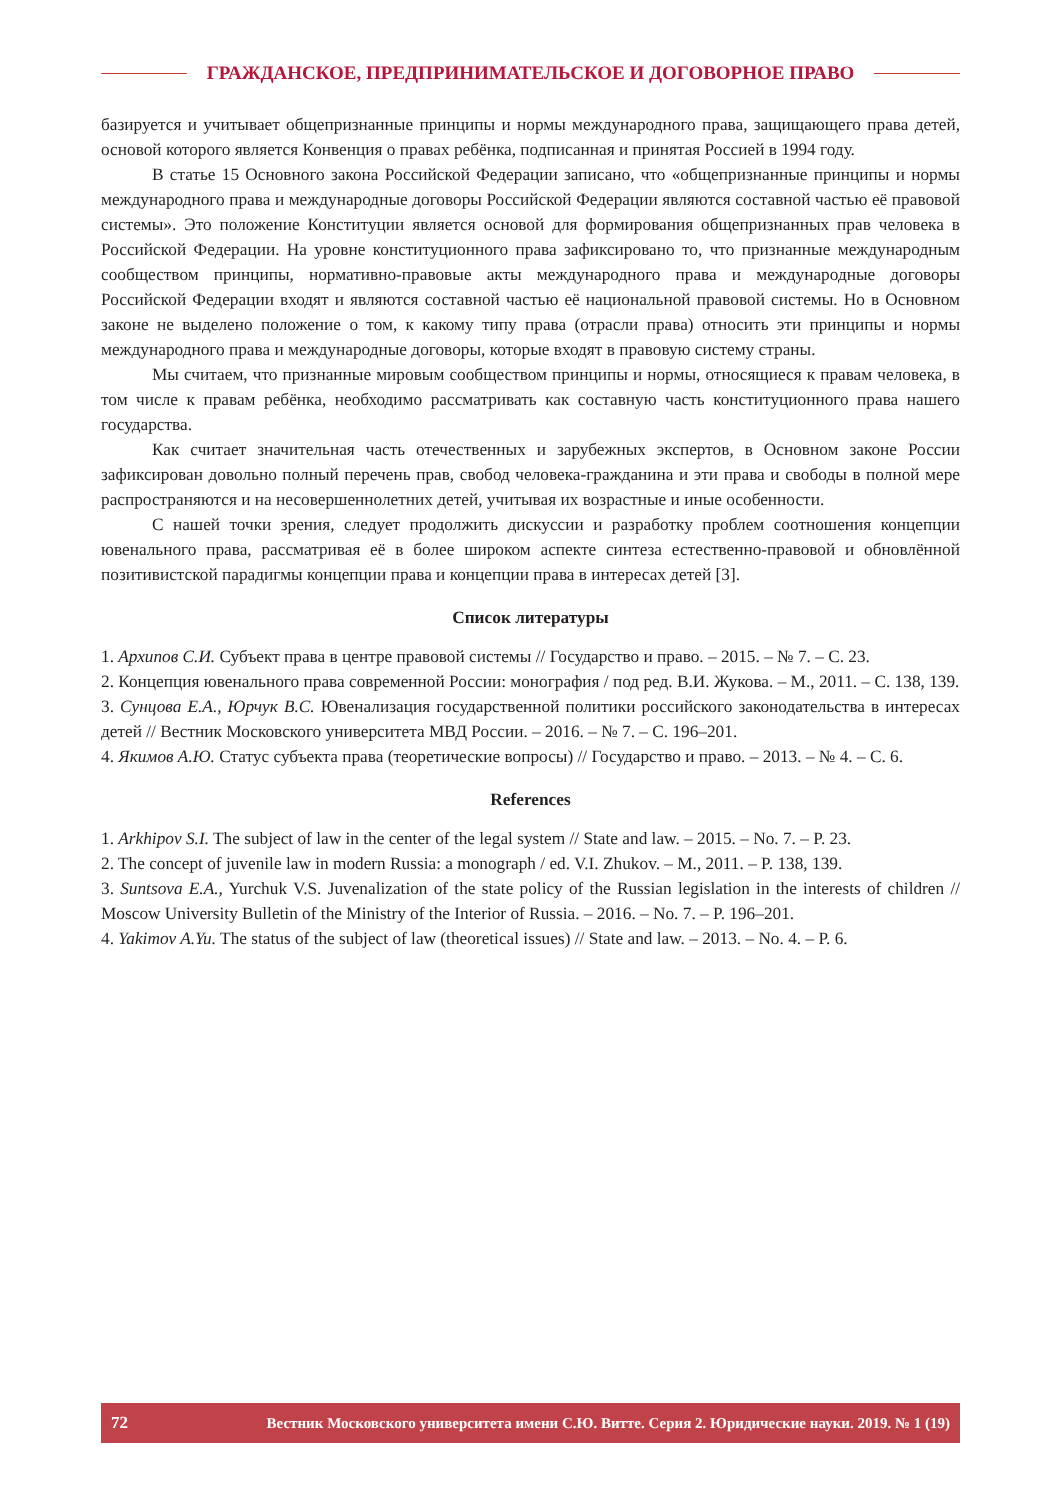ГРАЖДАНСКОЕ, ПРЕДПРИНИМАТЕЛЬСКОЕ И ДОГОВОРНОЕ ПРАВО
базируется и учитывает общепризнанные принципы и нормы международного права, защищающего права детей, основой которого является Конвенция о правах ребёнка, подписанная и принятая Россией в 1994 году.
В статье 15 Основного закона Российской Федерации записано, что «общепризнанные принципы и нормы международного права и международные договоры Российской Федерации являются составной частью её правовой системы». Это положение Конституции является основой для формирования общепризнанных прав человека в Российской Федерации. На уровне конституционного права зафиксировано то, что признанные международным сообществом принципы, нормативно-правовые акты международного права и международные договоры Российской Федерации входят и являются составной частью её национальной правовой системы. Но в Основном законе не выделено положение о том, к какому типу права (отрасли права) относить эти принципы и нормы международного права и международные договоры, которые входят в правовую систему страны.
Мы считаем, что признанные мировым сообществом принципы и нормы, относящиеся к правам человека, в том числе к правам ребёнка, необходимо рассматривать как составную часть конституционного права нашего государства.
Как считает значительная часть отечественных и зарубежных экспертов, в Основном законе России зафиксирован довольно полный перечень прав, свобод человека-гражданина и эти права и свободы в полной мере распространяются и на несовершеннолетних детей, учитывая их возрастные и иные особенности.
С нашей точки зрения, следует продолжить дискуссии и разработку проблем соотношения концепции ювенального права, рассматривая её в более широком аспекте синтеза естественно-правовой и обновлённой позитивистской парадигмы концепции права и концепции права в интересах детей [3].
Список литературы
1. Архипов С.И. Субъект права в центре правовой системы // Государство и право. – 2015. – № 7. – С. 23.
2. Концепция ювенального права современной России: монография / под ред. В.И. Жукова. – М., 2011. – С. 138, 139.
3. Сунцова Е.А., Юрчук В.С. Ювенализация государственной политики российского законодательства в интересах детей // Вестник Московского университета МВД России. – 2016. – № 7. – С. 196–201.
4. Якимов А.Ю. Статус субъекта права (теоретические вопросы) // Государство и право. – 2013. – № 4. – С. 6.
References
1. Arkhipov S.I. The subject of law in the center of the legal system // State and law. – 2015. – No. 7. – P. 23.
2. The concept of juvenile law in modern Russia: a monograph / ed. V.I. Zhukov. – M., 2011. – P. 138, 139.
3. Suntsova E.A., Yurchuk V.S. Juvenalization of the state policy of the Russian legislation in the interests of children // Moscow University Bulletin of the Ministry of the Interior of Russia. – 2016. – No. 7. – P. 196–201.
4. Yakimov A.Yu. The status of the subject of law (theoretical issues) // State and law. – 2013. – No. 4. – P. 6.
72 Вестник Московского университета имени С.Ю. Витте. Серия 2. Юридические науки. 2019. № 1 (19)